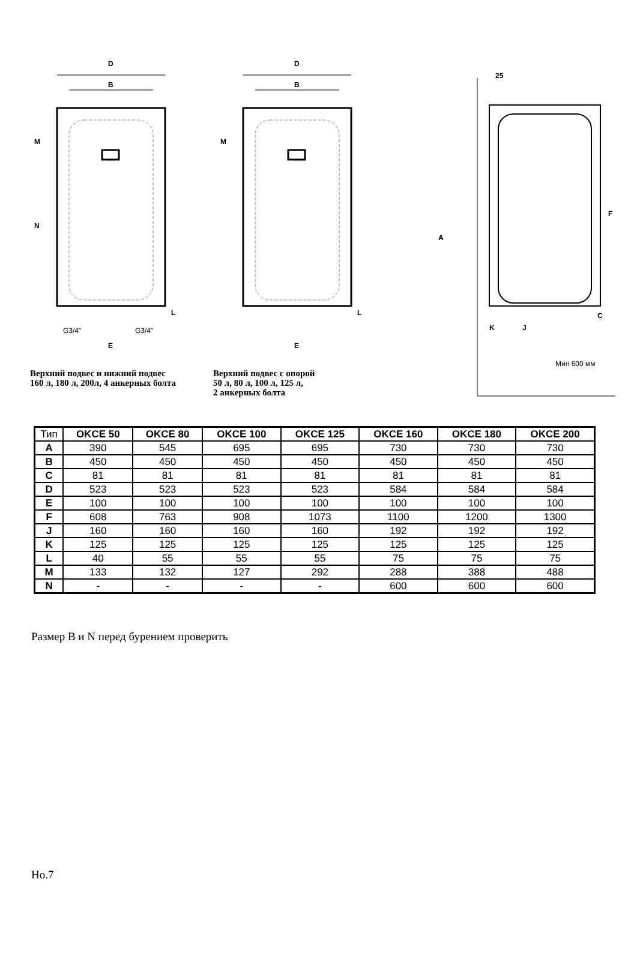D
B
M
N
G3/4"
G3/4"
E
L
Верхний подвес и нижний подвес
160 л, 180 л, 200л, 4 анкерных болта
D
B
M
E
L
Верхний подвес с опорой
50 л, 80 л, 100 л, 125 л,
2 анкерных болта
25
A
F
C
K
J
Мин 600 мм
| Тип | OKCE 50 | OKCE 80 | OKCE 100 | OKCE 125 | OKCE 160 | OKCE 180 | OKCE 200 |
| A | 390 | 545 | 695 | 695 | 730 | 730 | 730 |
| B | 450 | 450 | 450 | 450 | 450 | 450 | 450 |
| C | 81 | 81 | 81 | 81 | 81 | 81 | 81 |
| D | 523 | 523 | 523 | 523 | 584 | 584 | 584 |
| E | 100 | 100 | 100 | 100 | 100 | 100 | 100 |
| F | 608 | 763 | 908 | 1073 | 1100 | 1200 | 1300 |
| J | 160 | 160 | 160 | 160 | 192 | 192 | 192 |
| K | 125 | 125 | 125 | 125 | 125 | 125 | 125 |
| L | 40 | 55 | 55 | 55 | 75 | 75 | 75 |
| M | 133 | 132 | 127 | 292 | 288 | 388 | 488 |
| N | - | - | - | - | 600 | 600 | 600 |
Размер В и N перед бурением проверить
Но.7